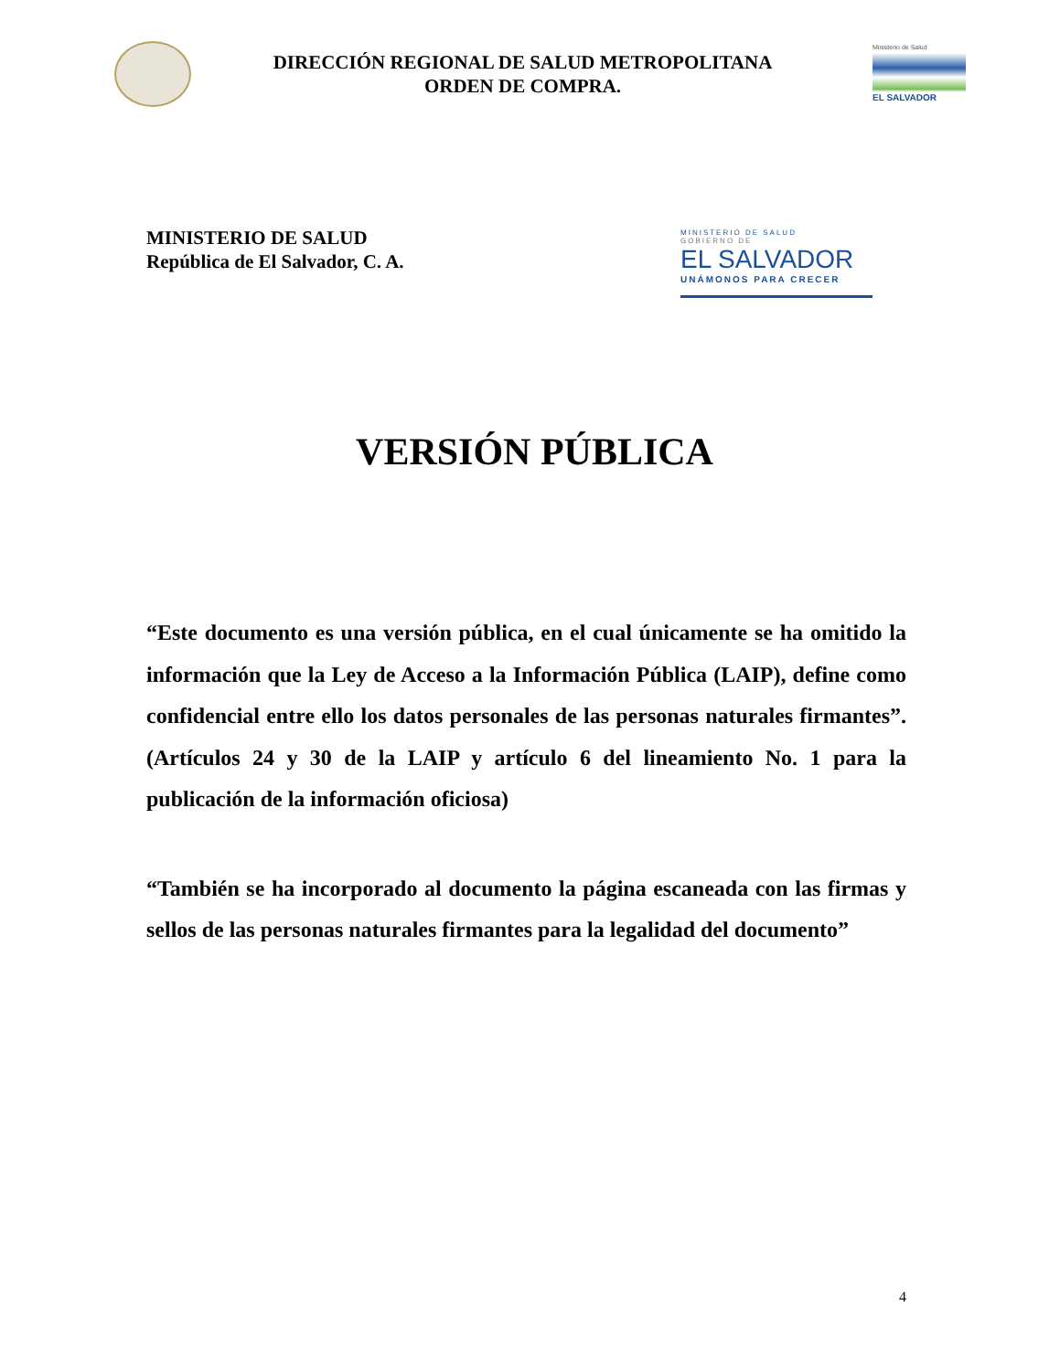DIRECCIÓN REGIONAL DE SALUD METROPOLITANA
ORDEN DE COMPRA.
Ministerio de Salud
EL SALVADOR
MINISTERIO DE SALUD
República de El Salvador, C. A.
MINISTERIO DE SALUD
GOBIERNO DE
EL SALVADOR
UNÁMONOS PARA CRECER
VERSIÓN PÚBLICA
“Este documento es una versión pública, en el cual únicamente se ha omitido la información que la Ley de Acceso a la Información Pública (LAIP), define como confidencial entre ello los datos personales de las personas naturales firmantes”. (Artículos 24 y 30 de la LAIP y artículo 6 del lineamiento No. 1 para la publicación de la información oficiosa)
“También se ha incorporado al documento la página escaneada con las firmas y sellos de las personas naturales firmantes para la legalidad del documento”
4